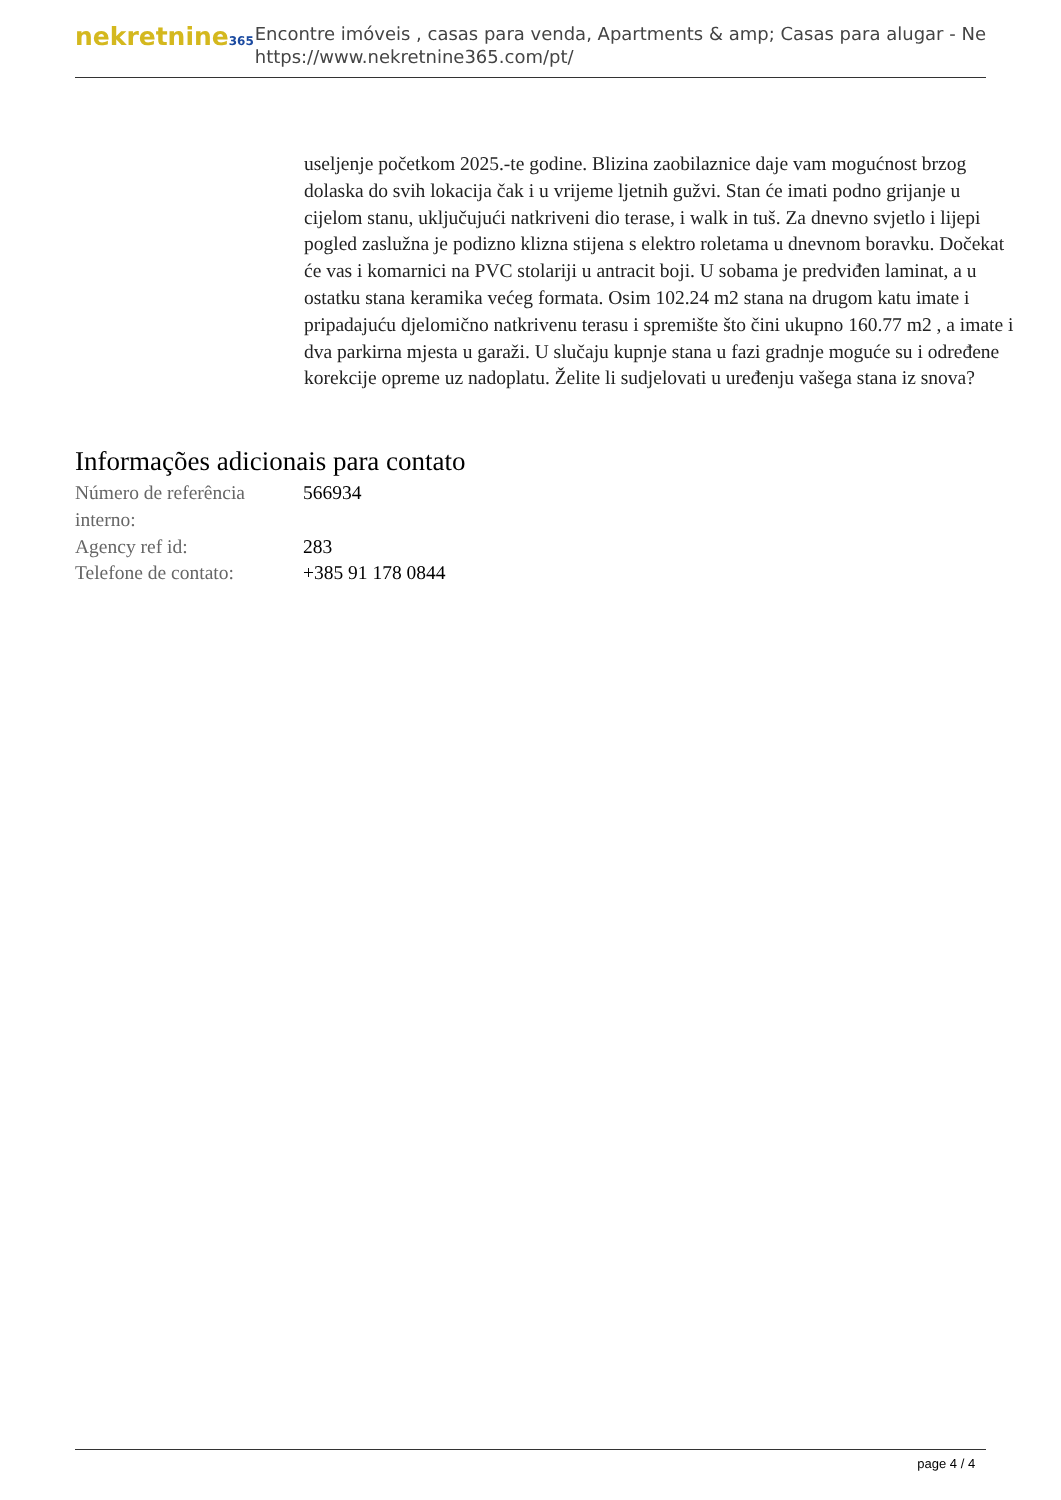nekretnine365
Encontre imóveis , casas para venda, Apartments & amp; Casas para alugar - Ne
https://www.nekretnine365.com/pt/
useljenje početkom 2025.-te godine. Blizina zaobilaznice daje vam mogućnost brzog dolaska do svih lokacija čak i u vrijeme ljetnih gužvi. Stan će imati podno grijanje u cijelom stanu, uključujući natkriveni dio terase, i walk in tuš. Za dnevno svjetlo i lijepi pogled zaslužna je podizno klizna stijena s elektro roletama u dnevnom boravku. Dočekat će vas i komarnici na PVC stolariji u antracit boji. U sobama je predviđen laminat, a u ostatku stana keramika većeg formata. Osim 102.24 m2 stana na drugom katu imate i pripadajuću djelomično natkrivenu terasu i spremište što čini ukupno 160.77 m2 , a imate i dva parkirna mjesta u garaži. U slučaju kupnje stana u fazi gradnje moguće su i određene korekcije opreme uz nadoplatu. Želite li sudjelovati u uređenju vašega stana iz snova?
Informações adicionais para contato
| Número de referência interno: | 566934 |
| Agency ref id: | 283 |
| Telefone de contato: | +385 91 178 0844 |
page 4 / 4